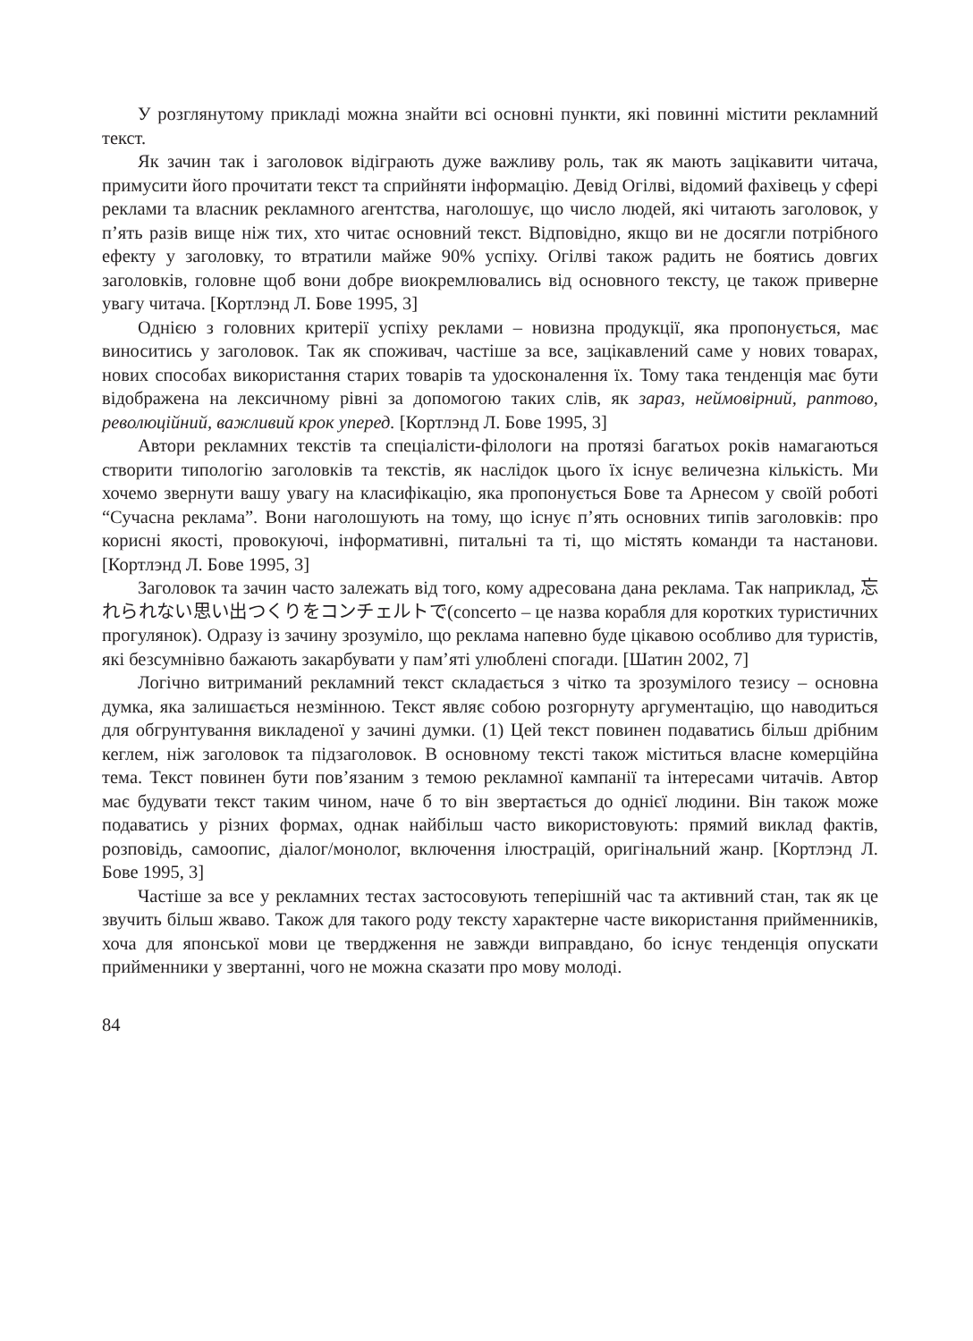У розглянутому прикладі можна знайти всі основні пункти, які повинні містити рекламний текст.
Як зачин так і заголовок відіграють дуже важливу роль, так як мають зацікавити читача, примусити його прочитати текст та сприйняти інформацію. Девід Огілві, відомий фахівець у сфері реклами та власник рекламного агентства, наголошує, що число людей, які читають заголовок, у п’ять разів вище ніж тих, хто читає основний текст. Відповідно, якщо ви не досягли потрібного ефекту у заголовку, то втратили майже 90% успіху. Огілві також радить не боятись довгих заголовків, головне щоб вони добре виокремлювались від основного тексту, це також приверне увагу читача. [Кортлэнд Л. Бове 1995, 3]
Однією з головних критерії успіху реклами – новизна продукції, яка пропонується, має виноситись у заголовок. Так як споживач, частіше за все, зацікавлений саме у нових товарах, нових способах використання старих товарів та удосконалення їх. Тому така тенденція має бути відображена на лексичному рівні за допомогою таких слів, як зараз, неймовірний, раптово, революційний, важливий крок уперед. [Кортлэнд Л. Бове 1995, 3]
Автори рекламних текстів та спеціалісти-філологи на протязі багатьох років намагаються створити типологію заголовків та текстів, як наслідок цього їх існує величезна кількість. Ми хочемо звернути вашу увагу на класифікацію, яка пропонується Бове та Арнесом у своїй роботі “Сучасна реклама”. Вони наголошують на тому, що існує п’ять основних типів заголовків: про корисні якості, провокуючі, інформативні, питальні та ті, що містять команди та настанови. [Кортлэнд Л. Бове 1995, 3]
Заголовок та зачин часто залежать від того, кому адресована дана реклама. Так наприклад, 忘れられない思い出つくりをコンチェルトで(concerto – це назва корабля для коротких туристичних прогулянок). Одразу із зачину зрозуміло, що реклама напевно буде цікавою особливо для туристів, які безсумнівно бажають закарбувати у пам’яті улюблені спогади. [Шатин 2002, 7]
Логічно витриманий рекламний текст складається з чітко та зрозумілого тезису – основна думка, яка залишається незмінною. Текст являє собою розгорнуту аргументацію, що наводиться для обгрунтування викладеної у зачині думки. (1) Цей текст повинен подаватись більш дрібним кеглем, ніж заголовок та підзаголовок. В основному тексті також міститься власне комерційна тема. Текст повинен бути пов’язаним з темою рекламної кампанії та інтересами читачів. Автор має будувати текст таким чином, наче б то він звертається до однієї людини. Він також може подаватись у різних формах, однак найбільш часто використовують: прямий виклад фактів, розповідь, самоопис, діалог/монолог, включення ілюстрацій, оригінальний жанр. [Кортлэнд Л. Бове 1995, 3]
Частіше за все у рекламних тестах застосовують теперішній час та активний стан, так як це звучить більш жваво. Також для такого роду тексту характерне часте використання прийменників, хоча для японської мови це твердження не завжди виправдано, бо існує тенденція опускати прийменники у звертанні, чого не можна сказати про мову молоді.
84